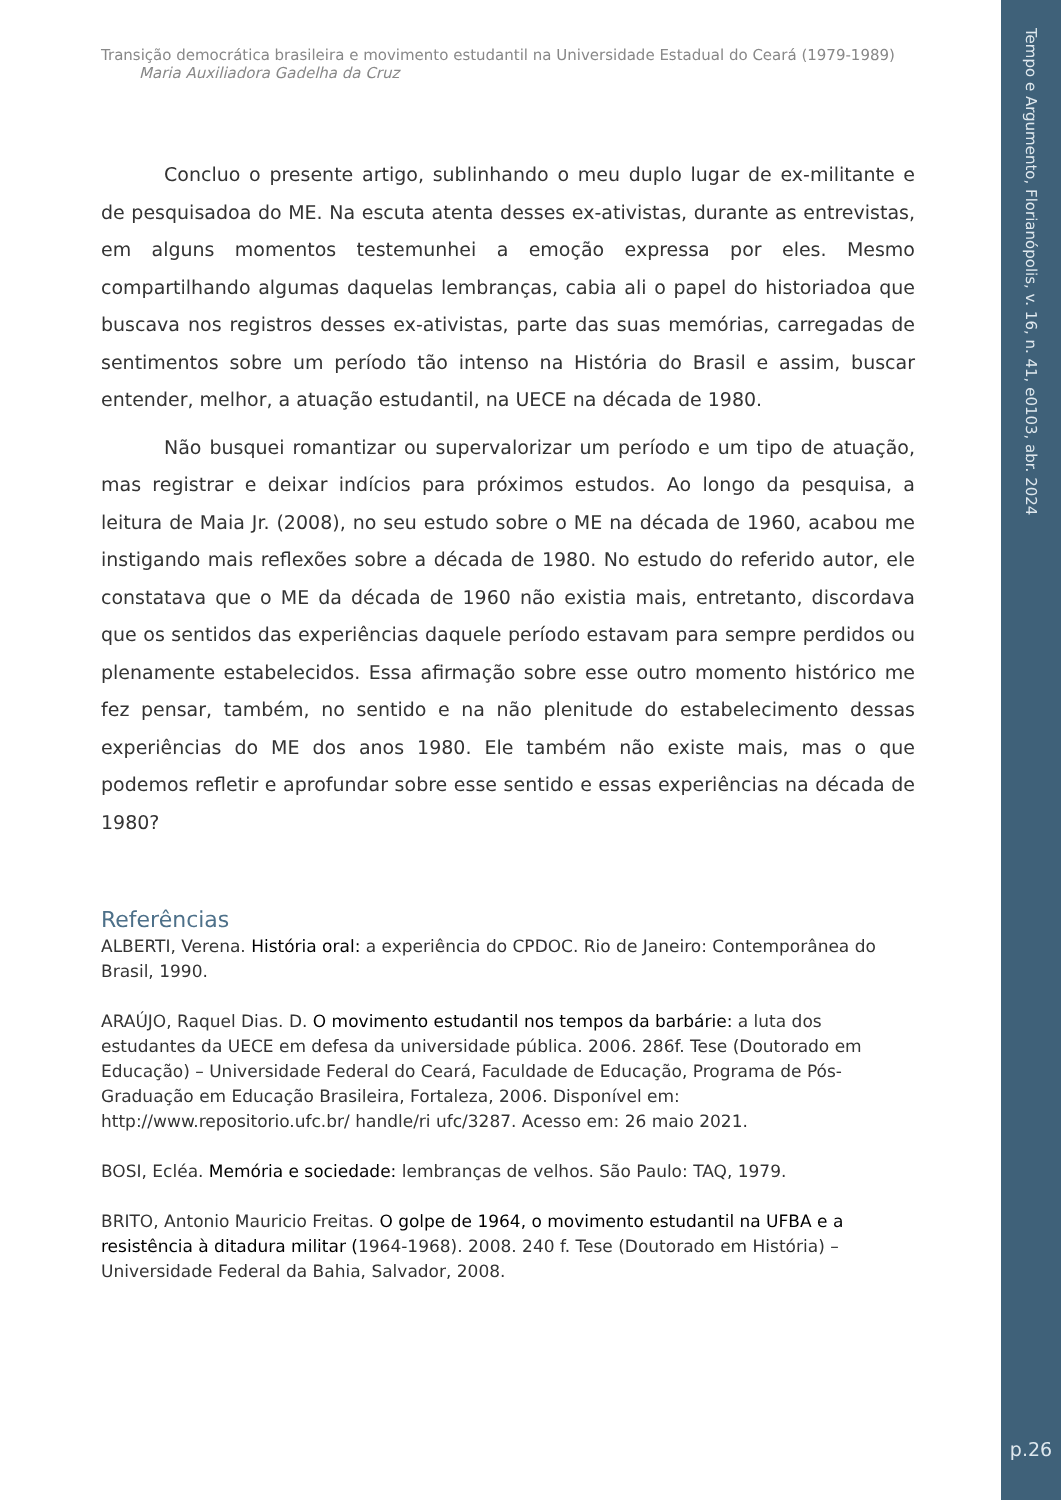Tempo e Argumento, Florianópolis, v. 16, n. 41, e0103, abr. 2024
p.26
Transição democrática brasileira e movimento estudantil na Universidade Estadual do Ceará (1979-1989)
Maria Auxiliadora Gadelha da Cruz
Concluo o presente artigo, sublinhando o meu duplo lugar de ex-militante e de pesquisadoa do ME. Na escuta atenta desses ex-ativistas, durante as entrevistas, em alguns momentos testemunhei a emoção expressa por eles. Mesmo compartilhando algumas daquelas lembranças, cabia ali o papel do historiadoa que buscava nos registros desses ex-ativistas, parte das suas memórias, carregadas de sentimentos sobre um período tão intenso na História do Brasil e assim, buscar entender, melhor, a atuação estudantil, na UECE na década de 1980.
Não busquei romantizar ou supervalorizar um período e um tipo de atuação, mas registrar e deixar indícios para próximos estudos. Ao longo da pesquisa, a leitura de Maia Jr. (2008), no seu estudo sobre o ME na década de 1960, acabou me instigando mais reflexões sobre a década de 1980. No estudo do referido autor, ele constatava que o ME da década de 1960 não existia mais, entretanto, discordava que os sentidos das experiências daquele período estavam para sempre perdidos ou plenamente estabelecidos. Essa afirmação sobre esse outro momento histórico me fez pensar, também, no sentido e na não plenitude do estabelecimento dessas experiências do ME dos anos 1980. Ele também não existe mais, mas o que podemos refletir e aprofundar sobre esse sentido e essas experiências na década de 1980?
Referências
ALBERTI, Verena. História oral: a experiência do CPDOC. Rio de Janeiro: Contemporânea do Brasil, 1990.
ARAÚJO, Raquel Dias. D. O movimento estudantil nos tempos da barbárie: a luta dos estudantes da UECE em defesa da universidade pública. 2006. 286f. Tese (Doutorado em Educação) – Universidade Federal do Ceará, Faculdade de Educação, Programa de Pós-Graduação em Educação Brasileira, Fortaleza, 2006. Disponível em: http://www.repositorio.ufc.br/ handle/ri ufc/3287. Acesso em: 26 maio 2021.
BOSI, Ecléa. Memória e sociedade: lembranças de velhos. São Paulo: TAQ, 1979.
BRITO, Antonio Mauricio Freitas. O golpe de 1964, o movimento estudantil na UFBA e a resistência à ditadura militar (1964-1968). 2008. 240 f. Tese (Doutorado em História) – Universidade Federal da Bahia, Salvador, 2008.